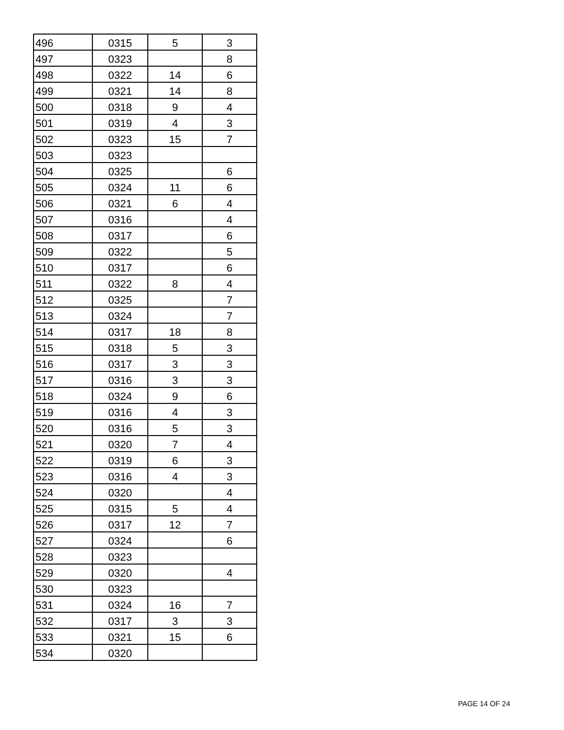| 496 | 0315 | 5 | 3 |
| 497 | 0323 | | 8 |
| 498 | 0322 | 14 | 6 |
| 499 | 0321 | 14 | 8 |
| 500 | 0318 | 9 | 4 |
| 501 | 0319 | 4 | 3 |
| 502 | 0323 | 15 | 7 |
| 503 | 0323 | | |
| 504 | 0325 | | 6 |
| 505 | 0324 | 11 | 6 |
| 506 | 0321 | 6 | 4 |
| 507 | 0316 | | 4 |
| 508 | 0317 | | 6 |
| 509 | 0322 | | 5 |
| 510 | 0317 | | 6 |
| 511 | 0322 | 8 | 4 |
| 512 | 0325 | | 7 |
| 513 | 0324 | | 7 |
| 514 | 0317 | 18 | 8 |
| 515 | 0318 | 5 | 3 |
| 516 | 0317 | 3 | 3 |
| 517 | 0316 | 3 | 3 |
| 518 | 0324 | 9 | 6 |
| 519 | 0316 | 4 | 3 |
| 520 | 0316 | 5 | 3 |
| 521 | 0320 | 7 | 4 |
| 522 | 0319 | 6 | 3 |
| 523 | 0316 | 4 | 3 |
| 524 | 0320 | | 4 |
| 525 | 0315 | 5 | 4 |
| 526 | 0317 | 12 | 7 |
| 527 | 0324 | | 6 |
| 528 | 0323 | | |
| 529 | 0320 | | 4 |
| 530 | 0323 | | |
| 531 | 0324 | 16 | 7 |
| 532 | 0317 | 3 | 3 |
| 533 | 0321 | 15 | 6 |
| 534 | 0320 | | |
PAGE 14 OF 24